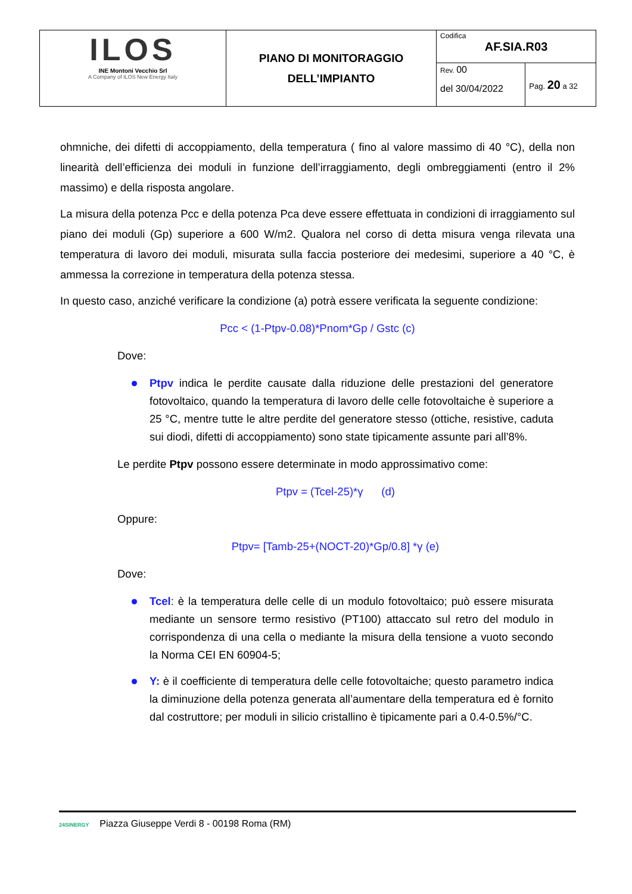| ILOS INE Montoni Vecchio Srl A Company of ILOS New Energy Italy | PIANO DI MONITORAGGIO DELL’IMPIANTO | Codifica AF.SIA.R03 | |
| | | Rev. 00 del 30/04/2022 | Pag. 20 a 32 |
ohmniche, dei difetti di accoppiamento, della temperatura ( fino al valore massimo di 40 °C), della non linearità dell’efficienza dei moduli in funzione dell’irraggiamento, degli ombreggiamenti (entro il 2% massimo) e della risposta angolare.
La misura della potenza Pcc e della potenza Pca deve essere effettuata in condizioni di irraggiamento sul piano dei moduli (Gp) superiore a 600 W/m2. Qualora nel corso di detta misura venga rilevata una temperatura di lavoro dei moduli, misurata sulla faccia posteriore dei medesimi, superiore a 40 °C, è ammessa la correzione in temperatura della potenza stessa.
In questo caso, anziché verificare la condizione (a) potrà essere verificata la seguente condizione:
Pcc < (1-Ptpv-0.08)*Pnom*Gp / Gstc (c)
Dove:
Ptpv indica le perdite causate dalla riduzione delle prestazioni del generatore fotovoltaico, quando la temperatura di lavoro delle celle fotovoltaiche è superiore a 25 °C, mentre tutte le altre perdite del generatore stesso (ottiche, resistive, caduta sui diodi, difetti di accoppiamento) sono state tipicamente assunte pari all’8%.
Le perdite Ptpv possono essere determinate in modo approssimativo come:
Ptpv = (Tcel-25)*γ (d)
Oppure:
Ptpv= [Tamb-25+(NOCT-20)*Gp/0.8] *γ (e)
Dove:
Tcel: è la temperatura delle celle di un modulo fotovoltaico; può essere misurata mediante un sensore termo resistivo (PT100) attaccato sul retro del modulo in corrispondenza di una cella o mediante la misura della tensione a vuoto secondo la Norma CEI EN 60904-5;
Y: è il coefficiente di temperatura delle celle fotovoltaiche; questo parametro indica la diminuzione della potenza generata all’aumentare della temperatura ed è fornito dal costruttore; per moduli in silicio cristallino è tipicamente pari a 0.4-0.5%/°C.
24SINERGY Piazza Giuseppe Verdi 8 - 00198 Roma (RM)